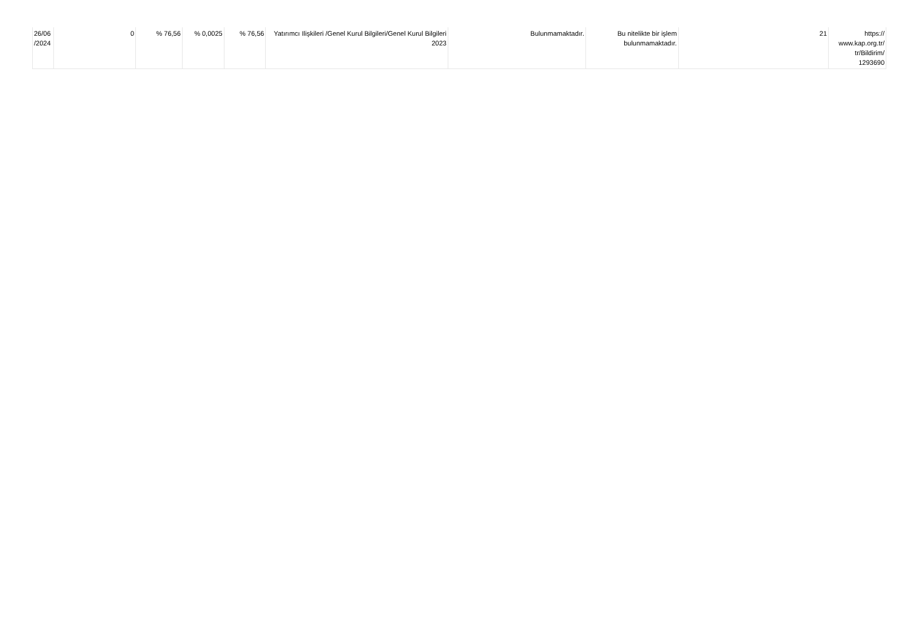| 26/06 /2024 | 0 | % 76,56 | % 0,0025 | % 76,56 | Yatırımcı Ilişkileri /Genel Kurul Bilgileri/Genel Kurul Bilgileri 2023 | Bulunmamaktadır. | Bu nitelikte bir işlem bulunmamaktadır. | 21 | https:// www.kap.org.tr/ tr/Bildirim/ 1293690 |